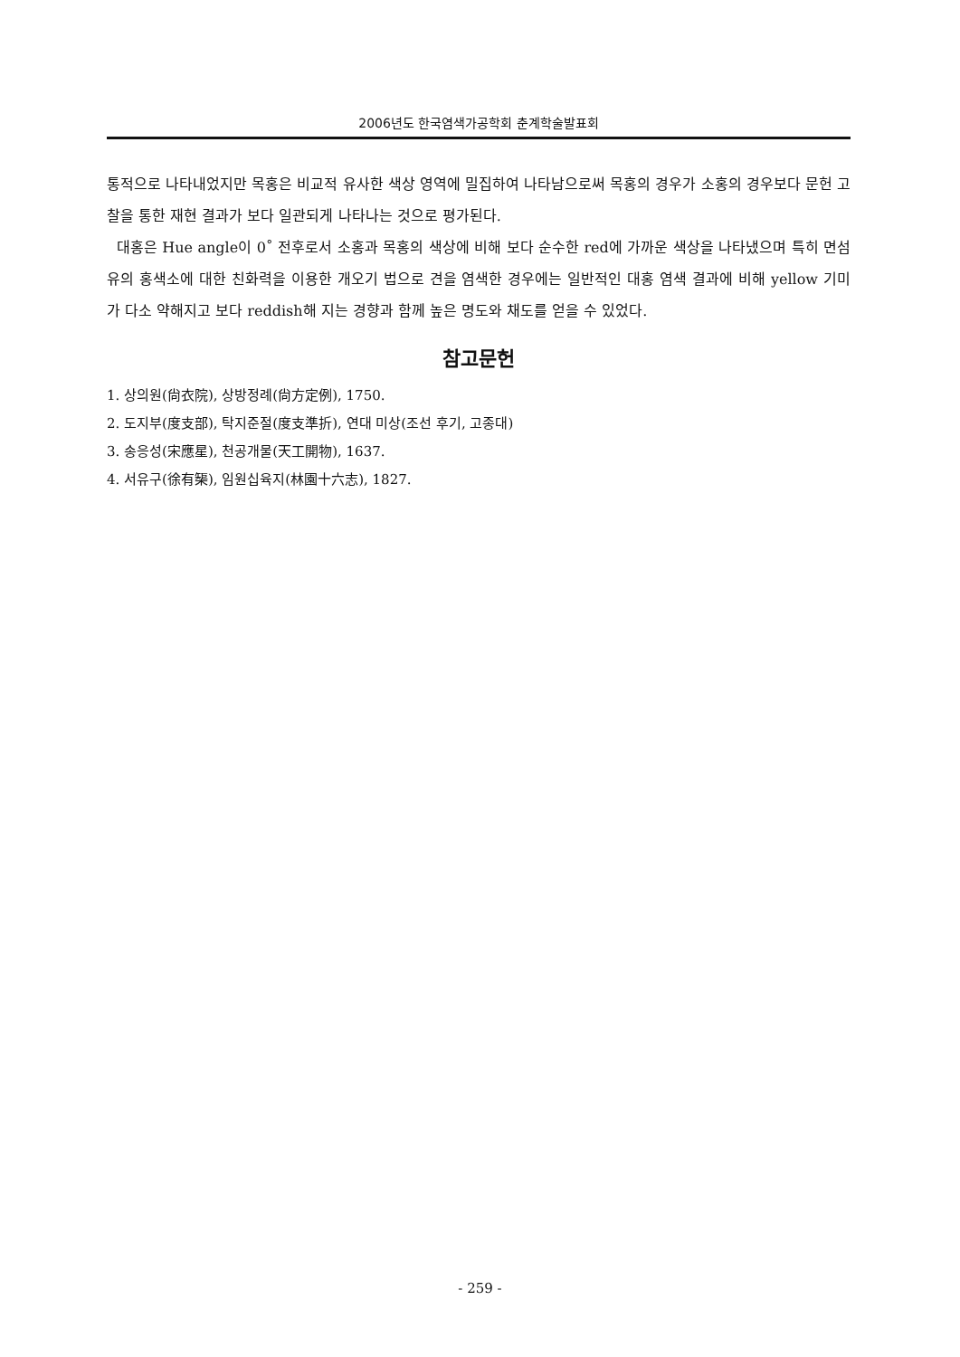2006년도 한국염색가공학회 춘계학술발표회
통적으로 나타내었지만 목홍은 비교적 유사한 색상 영역에 밀집하여 나타남으로써 목홍의 경우가 소홍의 경우보다 문헌 고찰을 통한 재현 결과가 보다 일관되게 나타나는 것으로 평가된다.
대홍은 Hue angle이 0˚ 전후로서 소홍과 목홍의 색상에 비해 보다 순수한 red에 가까운 색상을 나타냈으며 특히 면섬유의 홍색소에 대한 친화력을 이용한 개오기 법으로 견을 염색한 경우에는 일반적인 대홍 염색 결과에 비해 yellow 기미가 다소 약해지고 보다 reddish해 지는 경향과 함께 높은 명도와 채도를 얻을 수 있었다.
참고문헌
1. 상의원(尙衣院), 상방정례(尙方定例), 1750.
2. 도지부(度支部), 탁지준절(度支準折), 연대 미상(조선 후기, 고종대)
3. 송응성(宋應星), 천공개물(天工開物), 1637.
4. 서유구(徐有榘), 임원십육지(林園十六志), 1827.
- 259 -